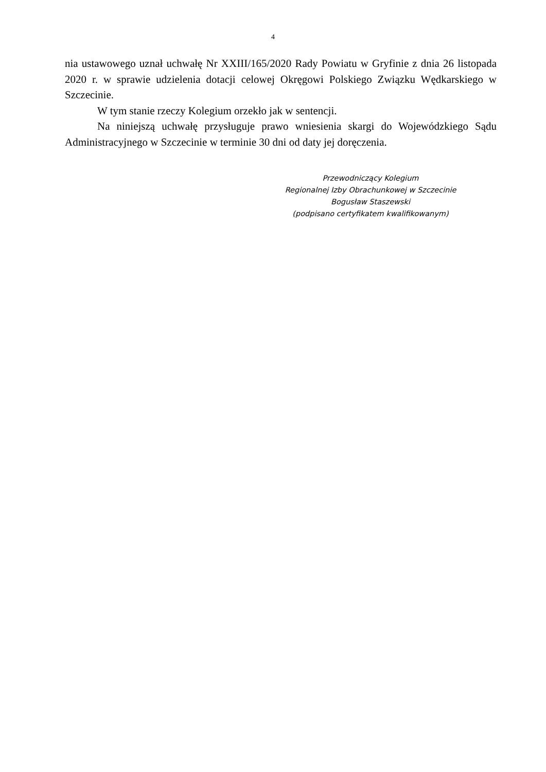4
nia ustawowego uznał uchwałę Nr XXIII/165/2020 Rady Powiatu w Gryfinie z dnia 26 listopada 2020 r. w sprawie udzielenia dotacji celowej Okręgowi Polskiego Związku Wędkarskiego w Szczecinie.
W tym stanie rzeczy Kolegium orzekło jak w sentencji.
Na niniejszą uchwałę przysługuje prawo wniesienia skargi do Wojewódzkiego Sądu Administracyjnego w Szczecinie w terminie 30 dni od daty jej doręczenia.
Przewodniczący Kolegium
Regionalnej Izby Obrachunkowej w Szczecinie
Bogusław Staszewski
(podpisano certyfikatem kwalifikowanym)